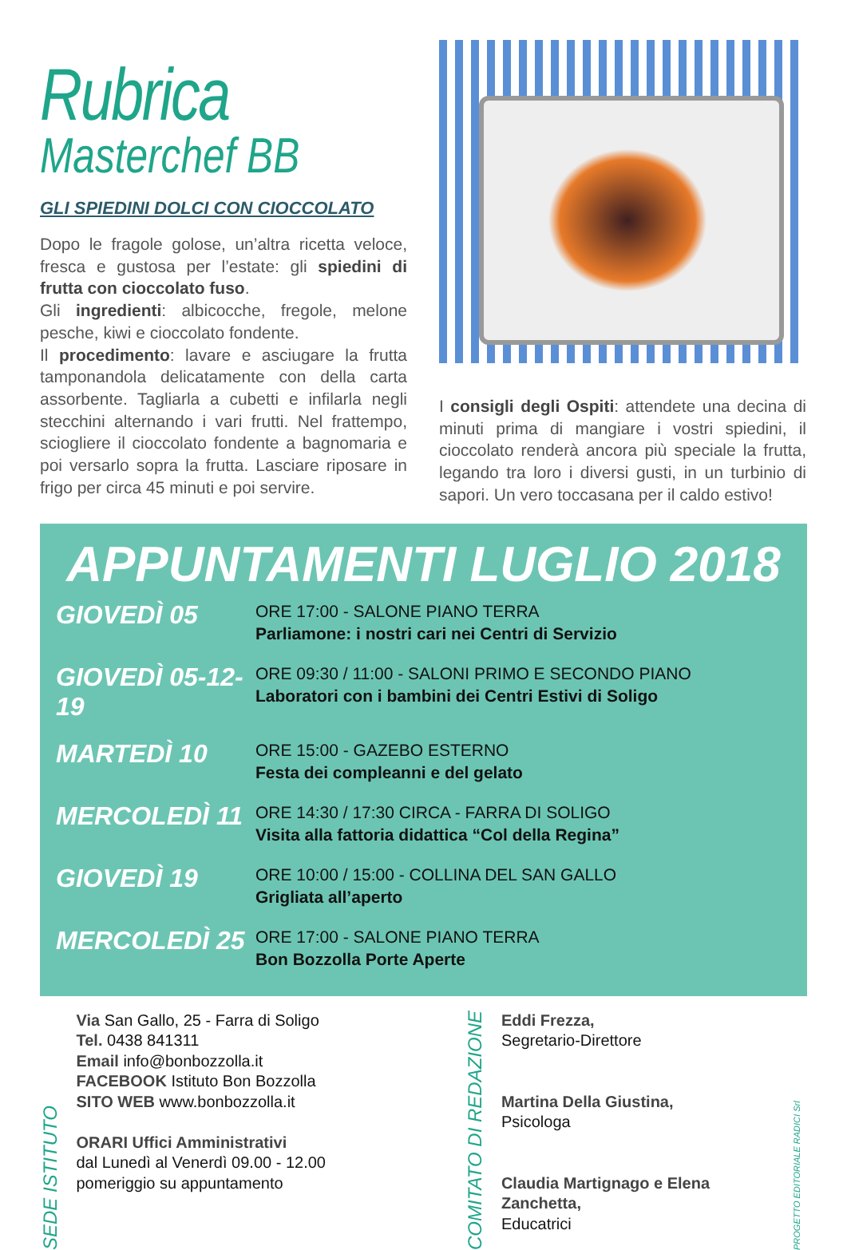Rubrica
Masterchef BB
GLI SPIEDINI DOLCI CON CIOCCOLATO
Dopo le fragole golose, un’altra ricetta veloce, fresca e gustosa per l’estate: gli spiedini di frutta con cioccolato fuso.
Gli ingredienti: albicocche, fregole, melone pesche, kiwi e cioccolato fondente.
Il procedimento: lavare e asciugare la frutta tamponandola delicatamente con della carta assorbente. Tagliarla a cubetti e infilarla negli stecchini alternando i vari frutti. Nel frattempo, sciogliere il cioccolato fondente a bagnomaria e poi versarlo sopra la frutta. Lasciare riposare in frigo per circa 45 minuti e poi servire.
I consigli degli Ospiti: attendete una decina di minuti prima di mangiare i vostri spiedini, il cioccolato renderà ancora più speciale la frutta, legando tra loro i diversi gusti, in un turbinio di sapori. Un vero toccasana per il caldo estivo!
APPUNTAMENTI LUGLIO 2018
GIOVEDÌ 05
ORE 17:00 - SALONE PIANO TERRA
Parliamone: i nostri cari nei Centri di Servizio
GIOVEDÌ 05-12-19
ORE 09:30 / 11:00 - SALONI PRIMO E SECONDO PIANO
Laboratori con i bambini dei Centri Estivi di Soligo
MARTEDÌ 10
ORE 15:00 - GAZEBO ESTERNO
Festa dei compleanni e del gelato
MERCOLEDÌ 11
ORE 14:30 / 17:30 CIRCA - FARRA DI SOLIGO
Visita alla fattoria didattica “Col della Regina”
GIOVEDÌ 19
ORE 10:00 / 15:00 - COLLINA DEL SAN GALLO
Grigliata all’aperto
MERCOLEDÌ 25
ORE 17:00 - SALONE PIANO TERRA
Bon Bozzolla Porte Aperte
SEDE ISTITUTO
Via San Gallo, 25 - Farra di Soligo
Tel. 0438 841311
Email info@bonbozzolla.it
FACEBOOK Istituto Bon Bozzolla
SITO WEB www.bonbozzolla.it
ORARI Uffici Amministrativi
dal Lunedì al Venerdì 09.00 - 12.00
pomeriggio su appuntamento
COMITATO DI REDAZIONE
Eddi Frezza,
Segretario-Direttore
Martina Della Giustina,
Psicologa
Claudia Martignago e Elena Zanchetta,
Educatrici
PROGETTO EDITORIALE RADICI Srl